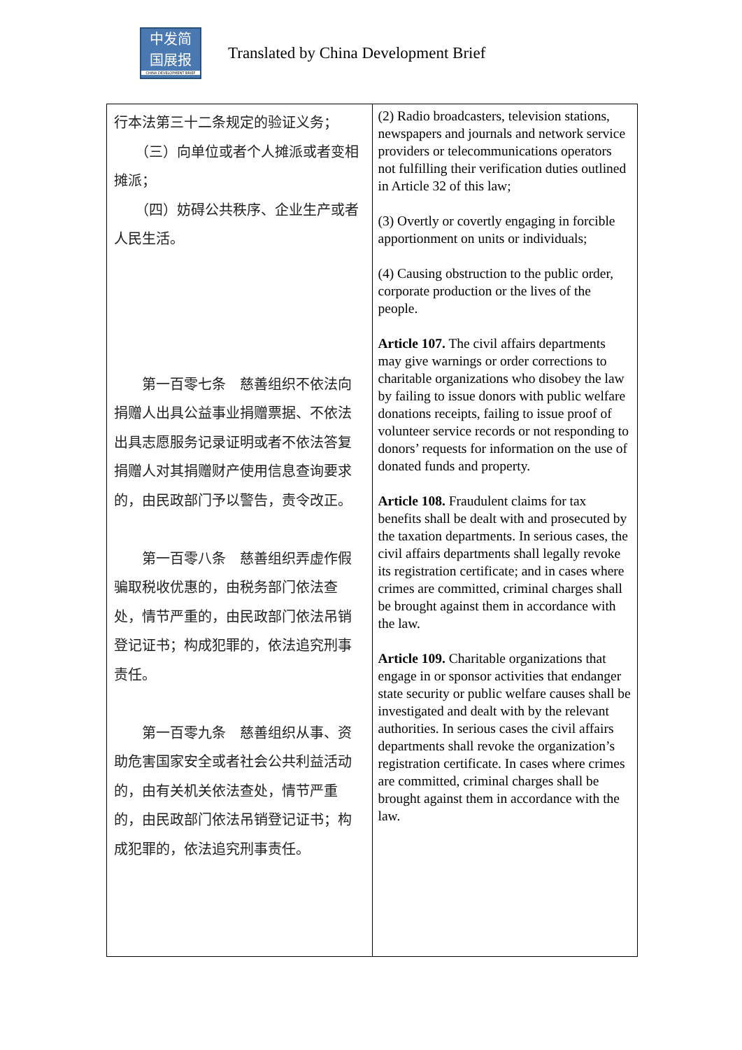中发简
国展报
CHINA DEVELOPMENT BRIEF
Translated by China Development Brief
| 行本法第三十二条规定的验证义务； （三）向单位或者个人摊派或者变相摊派； （四）妨碍公共秩序、企业生产或者人民生活。 第一百零七条 慈善组织不依法向捐赠人出具公益事业捐赠票据、不依法出具志愿服务记录证明或者不依法答复捐赠人对其捐赠财产使用信息查询要求的，由民政部门予以警告，责令改正。 第一百零八条 慈善组织弄虚作假骗取税收优惠的，由税务部门依法查处，情节严重的，由民政部门依法吊销登记证书；构成犯罪的，依法追究刑事责任。 第一百零九条 慈善组织从事、资助危害国家安全或者社会公共利益活动的，由有关机关依法查处，情节严重的，由民政部门依法吊销登记证书；构成犯罪的，依法追究刑事责任。 | (2) Radio broadcasters, television stations, newspapers and journals and network service providers or telecommunications operators not fulfilling their verification duties outlined in Article 32 of this law; (3) Overtly or covertly engaging in forcible apportionment on units or individuals; (4) Causing obstruction to the public order, corporate production or the lives of the people. Article 107. The civil affairs departments may give warnings or order corrections to charitable organizations who disobey the law by failing to issue donors with public welfare donations receipts, failing to issue proof of volunteer service records or not responding to donors’ requests for information on the use of donated funds and property. Article 108. Fraudulent claims for tax benefits shall be dealt with and prosecuted by the taxation departments. In serious cases, the civil affairs departments shall legally revoke its registration certificate; and in cases where crimes are committed, criminal charges shall be brought against them in accordance with the law. Article 109. Charitable organizations that engage in or sponsor activities that endanger state security or public welfare causes shall be investigated and dealt with by the relevant authorities. In serious cases the civil affairs departments shall revoke the organization’s registration certificate. In cases where crimes are committed, criminal charges shall be brought against them in accordance with the law. |